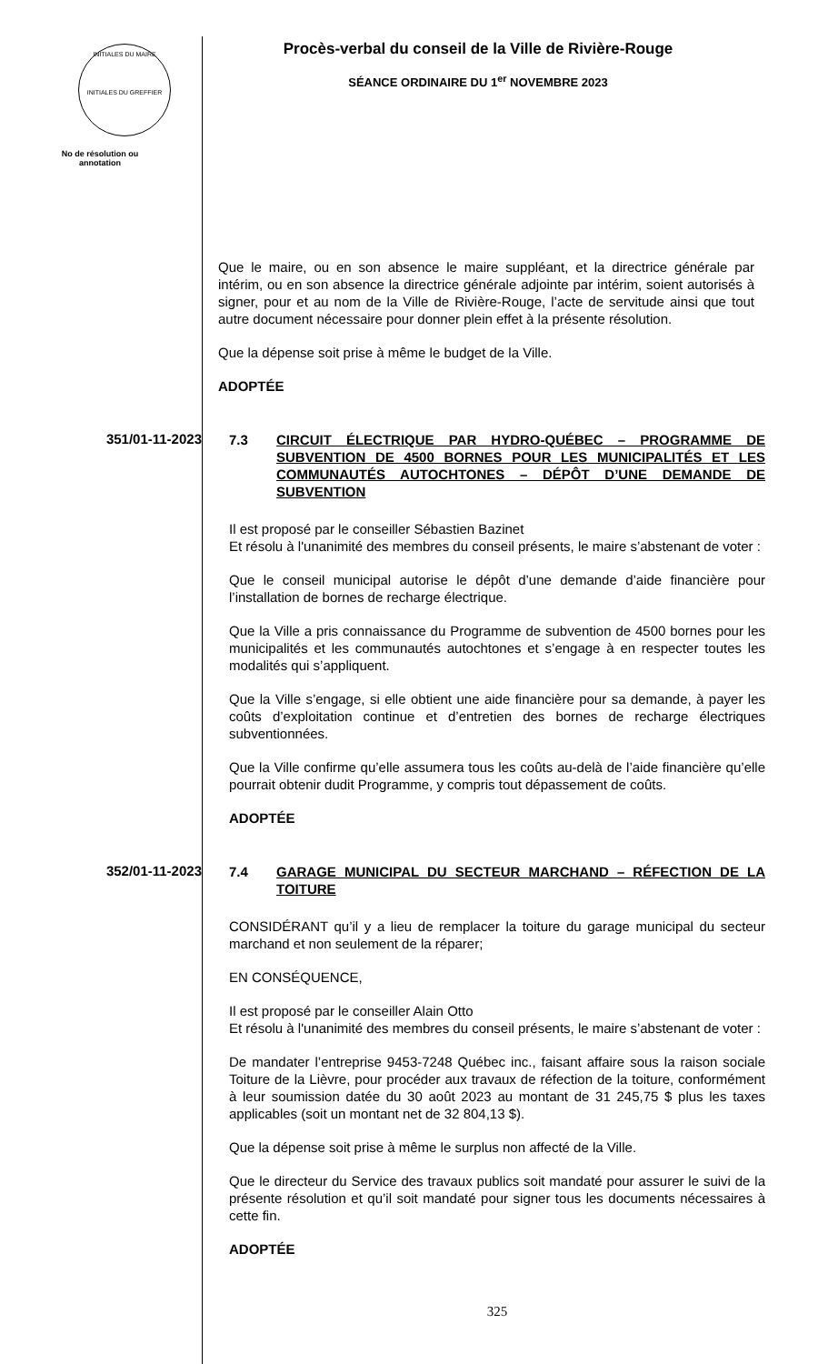INITIALES DU MAIRE
INITIALES DU GREFFIER
No de résolution ou annotation
Procès-verbal du conseil de la Ville de Rivière-Rouge
SÉANCE ORDINAIRE DU 1<sup>er</sup> NOVEMBRE 2023
Que le maire, ou en son absence le maire suppléant, et la directrice générale par intérim, ou en son absence la directrice générale adjointe par intérim, soient autorisés à signer, pour et au nom de la Ville de Rivière-Rouge, l’acte de servitude ainsi que tout autre document nécessaire pour donner plein effet à la présente résolution.
Que la dépense soit prise à même le budget de la Ville.
ADOPTÉE
351/01-11-2023
7.3 CIRCUIT ÉLECTRIQUE PAR HYDRO-QUÉBEC – PROGRAMME DE SUBVENTION DE 4500 BORNES POUR LES MUNICIPALITÉS ET LES COMMUNAUTÉS AUTOCHTONES – DÉPÔT D’UNE DEMANDE DE SUBVENTION
Il est proposé par le conseiller Sébastien Bazinet
Et résolu à l'unanimité des membres du conseil présents, le maire s’abstenant de voter :
Que le conseil municipal autorise le dépôt d’une demande d’aide financière pour l’installation de bornes de recharge électrique.
Que la Ville a pris connaissance du Programme de subvention de 4500 bornes pour les municipalités et les communautés autochtones et s’engage à en respecter toutes les modalités qui s’appliquent.
Que la Ville s’engage, si elle obtient une aide financière pour sa demande, à payer les coûts d’exploitation continue et d’entretien des bornes de recharge électriques subventionnées.
Que la Ville confirme qu’elle assumera tous les coûts au-delà de l’aide financière qu’elle pourrait obtenir dudit Programme, y compris tout dépassement de coûts.
ADOPTÉE
352/01-11-2023
7.4 GARAGE MUNICIPAL DU SECTEUR MARCHAND – RÉFECTION DE LA TOITURE
CONSIDÉRANT qu’il y a lieu de remplacer la toiture du garage municipal du secteur marchand et non seulement de la réparer;
EN CONSÉQUENCE,
Il est proposé par le conseiller Alain Otto
Et résolu à l'unanimité des membres du conseil présents, le maire s’abstenant de voter :
De mandater l’entreprise 9453-7248 Québec inc., faisant affaire sous la raison sociale Toiture de la Lièvre, pour procéder aux travaux de réfection de la toiture, conformément à leur soumission datée du 30 août 2023 au montant de 31 245,75 $ plus les taxes applicables (soit un montant net de 32 804,13 $).
Que la dépense soit prise à même le surplus non affecté de la Ville.
Que le directeur du Service des travaux publics soit mandaté pour assurer le suivi de la présente résolution et qu’il soit mandaté pour signer tous les documents nécessaires à cette fin.
ADOPTÉE
325